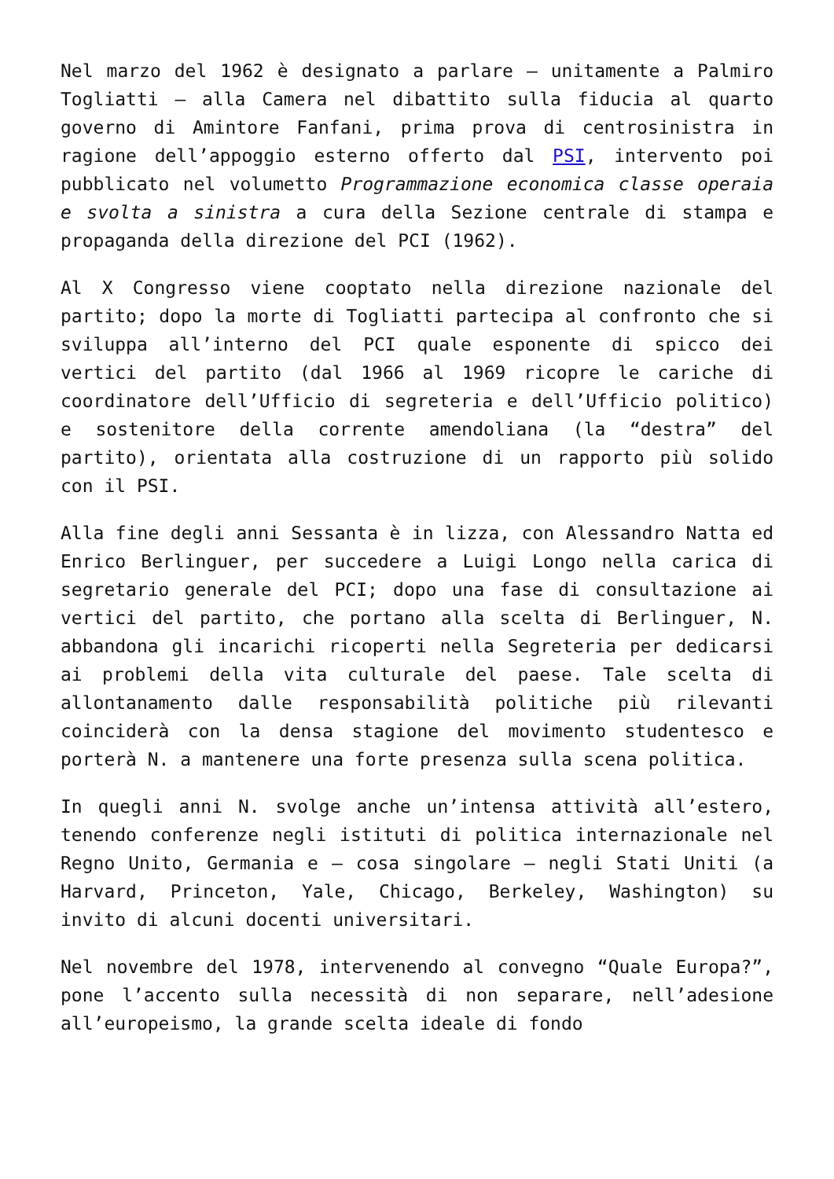Nel marzo del 1962 è designato a parlare – unitamente a Palmiro Togliatti – alla Camera nel dibattito sulla fiducia al quarto governo di Amintore Fanfani, prima prova di centrosinistra in ragione dell’appoggio esterno offerto dal PSI, intervento poi pubblicato nel volumetto Programmazione economica classe operaia e svolta a sinistra a cura della Sezione centrale di stampa e propaganda della direzione del PCI (1962).
Al X Congresso viene cooptato nella direzione nazionale del partito; dopo la morte di Togliatti partecipa al confronto che si sviluppa all’interno del PCI quale esponente di spicco dei vertici del partito (dal 1966 al 1969 ricopre le cariche di coordinatore dell’Ufficio di segreteria e dell’Ufficio politico) e sostenitore della corrente amendoliana (la “destra” del partito), orientata alla costruzione di un rapporto più solido con il PSI.
Alla fine degli anni Sessanta è in lizza, con Alessandro Natta ed Enrico Berlinguer, per succedere a Luigi Longo nella carica di segretario generale del PCI; dopo una fase di consultazione ai vertici del partito, che portano alla scelta di Berlinguer, N. abbandona gli incarichi ricoperti nella Segreteria per dedicarsi ai problemi della vita culturale del paese. Tale scelta di allontanamento dalle responsabilità politiche più rilevanti coinciderà con la densa stagione del movimento studentesco e porterà N. a mantenere una forte presenza sulla scena politica.
In quegli anni N. svolge anche un’intensa attività all’estero, tenendo conferenze negli istituti di politica internazionale nel Regno Unito, Germania e – cosa singolare – negli Stati Uniti (a Harvard, Princeton, Yale, Chicago, Berkeley, Washington) su invito di alcuni docenti universitari.
Nel novembre del 1978, intervenendo al convegno “Quale Europa?”, pone l’accento sulla necessità di non separare, nell’adesione all’europeismo, la grande scelta ideale di fondo